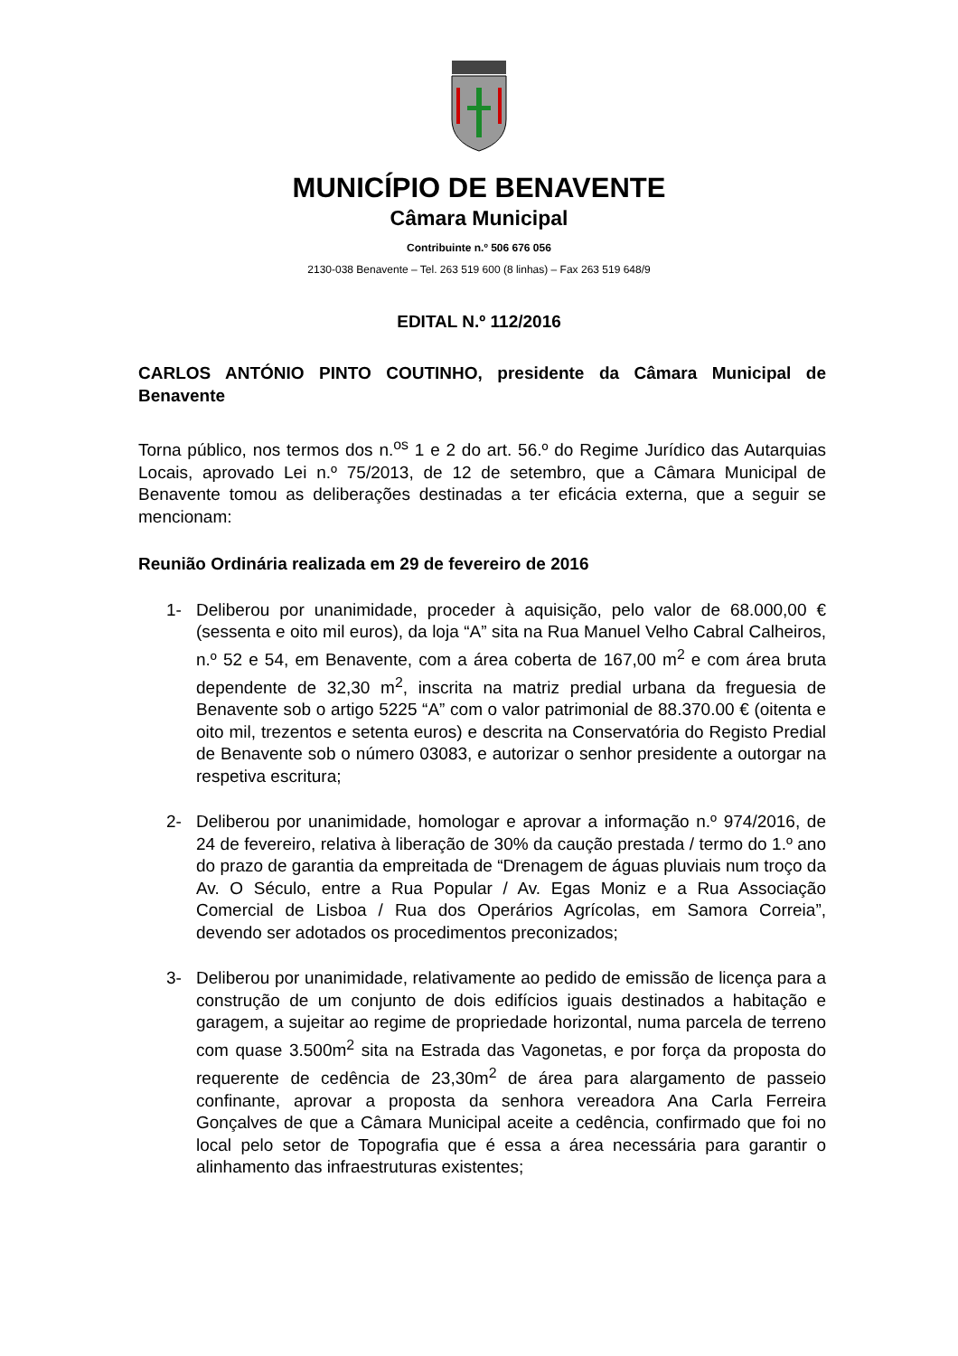MUNICÍPIO DE BENAVENTE
Câmara Municipal
Contribuinte n.º 506 676 056
2130-038 Benavente – Tel. 263 519 600 (8 linhas) – Fax 263 519 648/9
EDITAL N.º 112/2016
CARLOS ANTÓNIO PINTO COUTINHO, presidente da Câmara Municipal de Benavente
Torna público, nos termos dos n.<sup>os</sup> 1 e 2 do art. 56.º do Regime Jurídico das Autarquias Locais, aprovado Lei n.º 75/2013, de 12 de setembro, que a Câmara Municipal de Benavente tomou as deliberações destinadas a ter eficácia externa, que a seguir se mencionam:
Reunião Ordinária realizada em 29 de fevereiro de 2016
1- Deliberou por unanimidade, proceder à aquisição, pelo valor de 68.000,00 € (sessenta e oito mil euros), da loja “A” sita na Rua Manuel Velho Cabral Calheiros, n.º 52 e 54, em Benavente, com a área coberta de 167,00 m<sup>2</sup> e com área bruta dependente de 32,30 m<sup>2</sup>, inscrita na matriz predial urbana da freguesia de Benavente sob o artigo 5225 “A” com o valor patrimonial de 88.370.00 € (oitenta e oito mil, trezentos e setenta euros) e descrita na Conservatória do Registo Predial de Benavente sob o número 03083, e autorizar o senhor presidente a outorgar na respetiva escritura;
2- Deliberou por unanimidade, homologar e aprovar a informação n.º 974/2016, de 24 de fevereiro, relativa à liberação de 30% da caução prestada / termo do 1.º ano do prazo de garantia da empreitada de “Drenagem de águas pluviais num troço da Av. O Século, entre a Rua Popular / Av. Egas Moniz e a Rua Associação Comercial de Lisboa / Rua dos Operários Agrícolas, em Samora Correia”, devendo ser adotados os procedimentos preconizados;
3- Deliberou por unanimidade, relativamente ao pedido de emissão de licença para a construção de um conjunto de dois edifícios iguais destinados a habitação e garagem, a sujeitar ao regime de propriedade horizontal, numa parcela de terreno com quase 3.500m<sup>2</sup> sita na Estrada das Vagonetas, e por força da proposta do requerente de cedência de 23,30m<sup>2</sup> de área para alargamento de passeio confinante, aprovar a proposta da senhora vereadora Ana Carla Ferreira Gonçalves de que a Câmara Municipal aceite a cedência, confirmado que foi no local pelo setor de Topografia que é essa a área necessária para garantir o alinhamento das infraestruturas existentes;